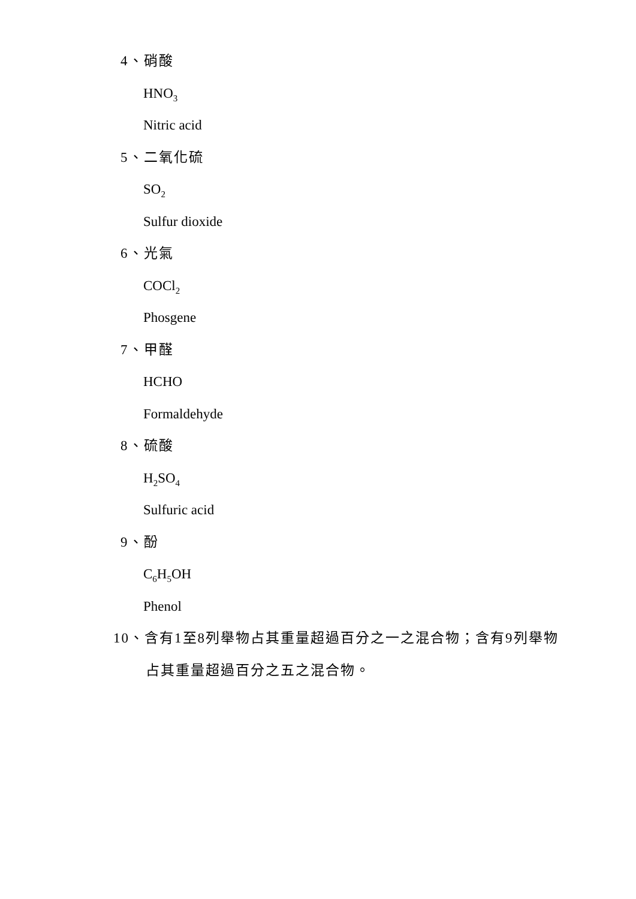4、硝酸
HNO<sub>3</sub>
Nitric acid
5、二氧化硫
SO<sub>2</sub>
Sulfur dioxide
6、光氣
COCl<sub>2</sub>
Phosgene
7、甲醛
HCHO
Formaldehyde
8、硫酸
H<sub>2</sub>SO<sub>4</sub>
Sulfuric acid
9、酚
C<sub>6</sub>H<sub>5</sub>OH
Phenol
10、含有1至8列舉物占其重量超過百分之一之混合物；含有9列舉物
占其重量超過百分之五之混合物。